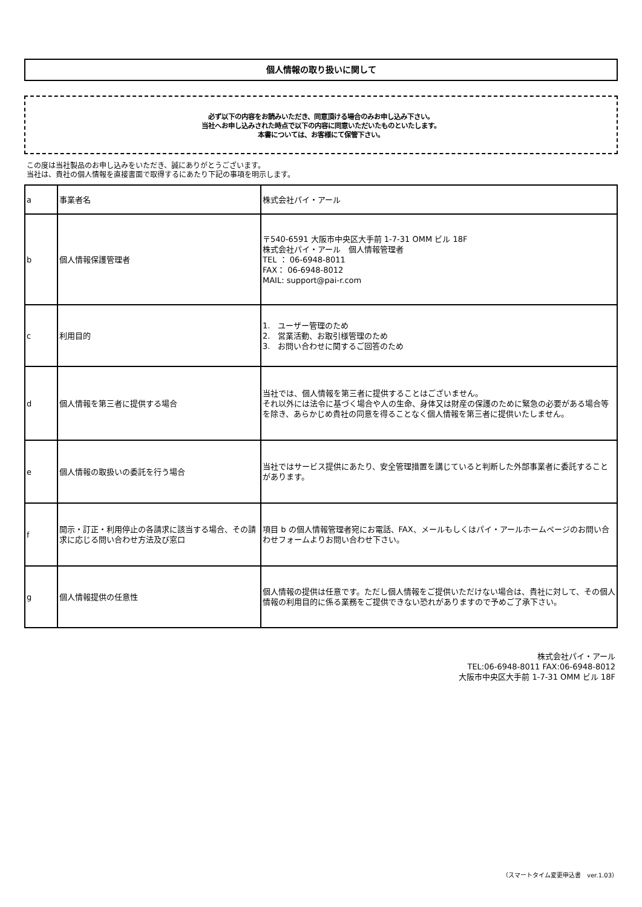個人情報の取り扱いに関して
必ず以下の内容をお読みいただき、同意頂ける場合のみお申し込み下さい。
当社へお申し込みされた時点で以下の内容に同意いただいたものといたします。
本書については、お客様にて保管下さい。
この度は当社製品のお申し込みをいただき、誠にありがとうございます。
当社は、貴社の個人情報を直接書面で取得するにあたり下記の事項を明示します。
| a | 事業者名 | 株式会社パイ・アール |
| b | 個人情報保護管理者 | 〒540-6591 大阪市中央区大手前 1-7-31 OMM ビル 18F 株式会社パイ・アール 個人情報管理者 TEL ： 06-6948-8011 FAX： 06-6948-8012 MAIL: support@pai-r.com |
| c | 利用目的 | 1. ユーザー管理のため 2. 営業活動、お取引様管理のため 3. お問い合わせに関するご回答のため |
| d | 個人情報を第三者に提供する場合 | 当社では、個人情報を第三者に提供することはございません。 それ以外には法令に基づく場合や人の生命、身体又は財産の保護のために緊急の必要がある場合等を除き、あらかじめ貴社の同意を得ることなく個人情報を第三者に提供いたしません。 |
| e | 個人情報の取扱いの委託を行う場合 | 当社ではサービス提供にあたり、安全管理措置を講じていると判断した外部事業者に委託することがあります。 |
| f | 開示・訂正・利用停止の各請求に該当する場合、その請求に応じる問い合わせ方法及び窓口 | 項目 b の個人情報管理者宛にお電話、FAX、メールもしくはパイ・アールホームページのお問い合わせフォームよりお問い合わせ下さい。 |
| g | 個人情報提供の任意性 | 個人情報の提供は任意です。ただし個人情報をご提供いただけない場合は、貴社に対して、その個人情報の利用目的に係る業務をご提供できない恐れがありますので予めご了承下さい。 |
株式会社パイ・アール
TEL:06-6948-8011 FAX:06-6948-8012
大阪市中央区大手前 1-7-31 OMM ビル 18F
（スマートタイム変更申込書　ver.1.03）